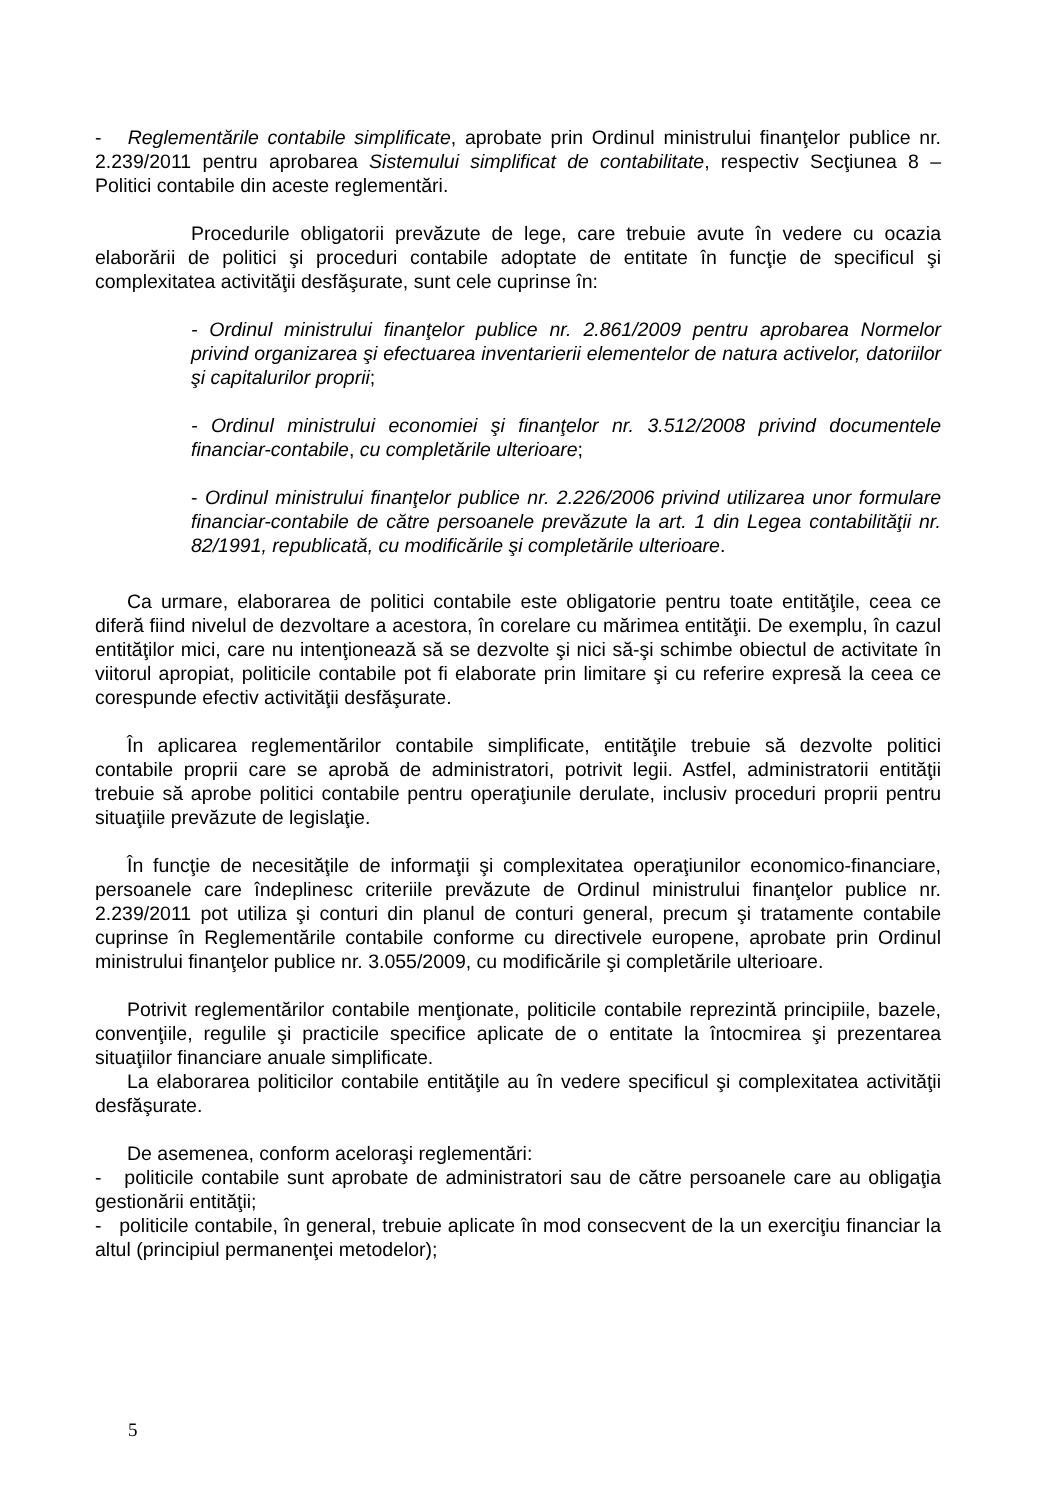- Reglementările contabile simplificate, aprobate prin Ordinul ministrului finanţelor publice nr. 2.239/2011 pentru aprobarea Sistemului simplificat de contabilitate, respectiv Secţiunea 8 – Politici contabile din aceste reglementări.
Procedurile obligatorii prevăzute de lege, care trebuie avute în vedere cu ocazia elaborării de politici şi proceduri contabile adoptate de entitate în funcţie de specificul şi complexitatea activităţii desfăşurate, sunt cele cuprinse în:
- Ordinul ministrului finanţelor publice nr. 2.861/2009 pentru aprobarea Normelor privind organizarea şi efectuarea inventarierii elementelor de natura activelor, datoriilor şi capitalurilor proprii;
- Ordinul ministrului economiei şi finanţelor nr. 3.512/2008 privind documentele financiar-contabile, cu completările ulterioare;
- Ordinul ministrului finanţelor publice nr. 2.226/2006 privind utilizarea unor formulare financiar-contabile de către persoanele prevăzute la art. 1 din Legea contabilităţii nr. 82/1991, republicată, cu modificările şi completările ulterioare.
Ca urmare, elaborarea de politici contabile este obligatorie pentru toate entităţile, ceea ce diferă fiind nivelul de dezvoltare a acestora, în corelare cu mărimea entităţii. De exemplu, în cazul entităţilor mici, care nu intenţionează să se dezvolte şi nici să-şi schimbe obiectul de activitate în viitorul apropiat, politicile contabile pot fi elaborate prin limitare şi cu referire expresă la ceea ce corespunde efectiv activităţii desfăşurate.
În aplicarea reglementărilor contabile simplificate, entităţile trebuie să dezvolte politici contabile proprii care se aprobă de administratori, potrivit legii. Astfel, administratorii entităţii trebuie să aprobe politici contabile pentru operaţiunile derulate, inclusiv proceduri proprii pentru situaţiile prevăzute de legislaţie.
În funcţie de necesităţile de informaţii şi complexitatea operaţiunilor economico-financiare, persoanele care îndeplinesc criteriile prevăzute de Ordinul ministrului finanţelor publice nr. 2.239/2011 pot utiliza şi conturi din planul de conturi general, precum şi tratamente contabile cuprinse în Reglementările contabile conforme cu directivele europene, aprobate prin Ordinul ministrului finanţelor publice nr. 3.055/2009, cu modificările şi completările ulterioare.
Potrivit reglementărilor contabile menţionate, politicile contabile reprezintă principiile, bazele, convenţiile, regulile şi practicile specifice aplicate de o entitate la întocmirea şi prezentarea situaţiilor financiare anuale simplificate.
La elaborarea politicilor contabile entităţile au în vedere specificul şi complexitatea activităţii desfăşurate.
De asemenea, conform aceloraşi reglementări:
- politicile contabile sunt aprobate de administratori sau de către persoanele care au obligaţia gestionării entităţii;
- politicile contabile, în general, trebuie aplicate în mod consecvent de la un exerciţiu financiar la altul (principiul permanenţei metodelor);
5